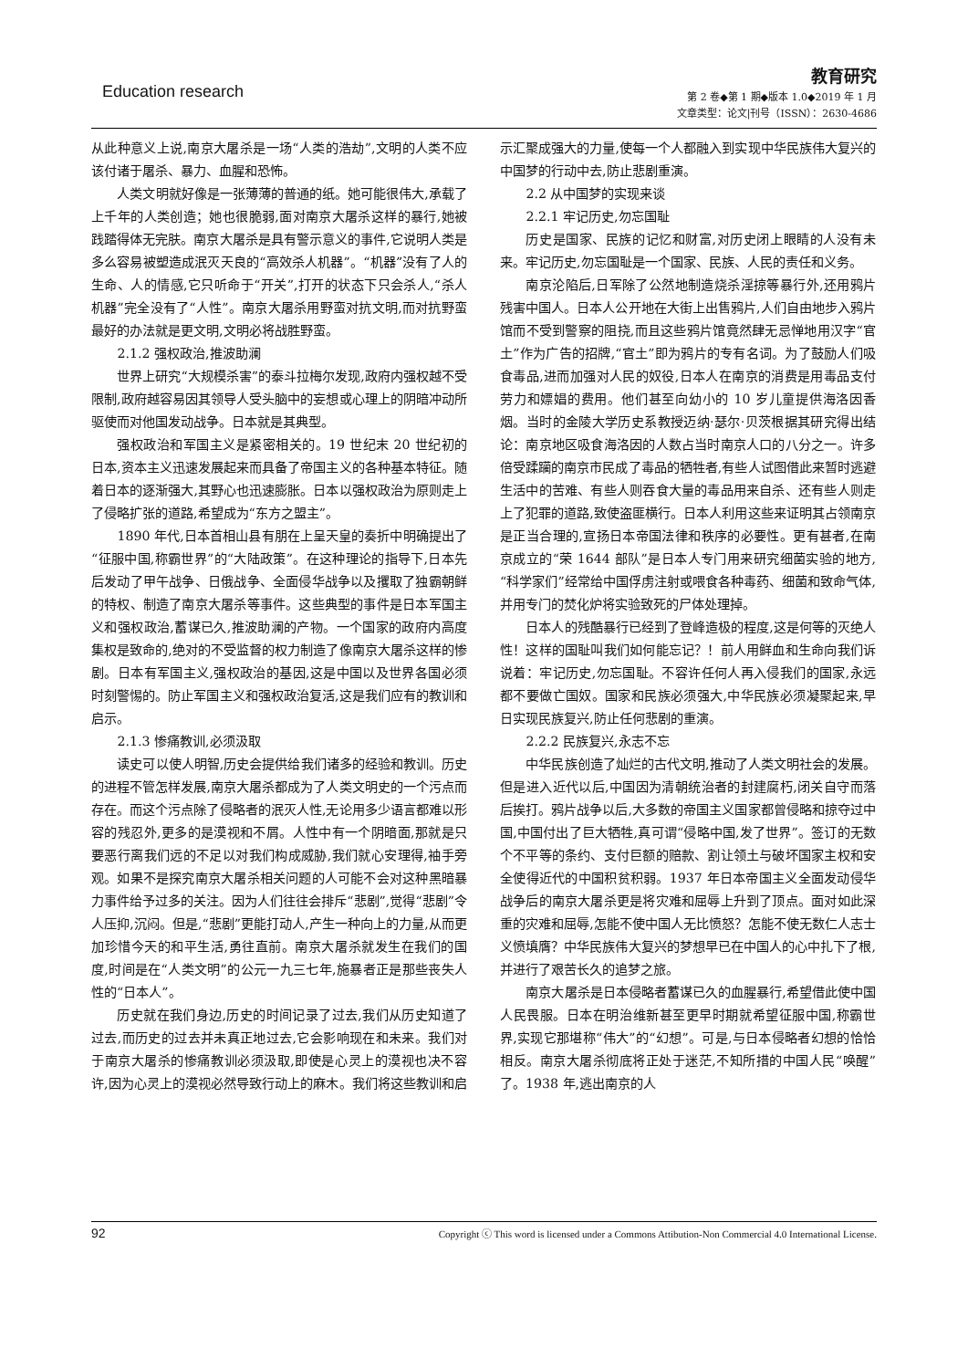Education research
教育研究
第 2 卷◆第 1 期◆版本 1.0◆2019 年 1 月
文章类型：论文|刊号（ISSN）：2630-4686
从此种意义上说,南京大屠杀是一场“人类的浩劫”,文明的人类不应该付诸于屠杀、暴力、血腥和恐怖。
人类文明就好像是一张薄薄的普通的纸。她可能很伟大,承载了上千年的人类创造；她也很脆弱,面对南京大屠杀这样的暴行,她被践踏得体无完肤。南京大屠杀是具有警示意义的事件,它说明人类是多么容易被塑造成泯灭天良的“高效杀人机器”。“机器”没有了人的生命、人的情感,它只听命于“开关”,打开的状态下只会杀人,“杀人机器”完全没有了“人性”。南京大屠杀用野蛮对抗文明,而对抗野蛮最好的办法就是更文明,文明必将战胜野蛮。
2.1.2 强权政治,推波助澜
世界上研究“大规模杀害”的泰斗拉梅尔发现,政府内强权越不受限制,政府越容易因其领导人受头脑中的妄想或心理上的阴暗冲动所驱使而对他国发动战争。日本就是其典型。
强权政治和军国主义是紧密相关的。19 世纪末 20 世纪初的日本,资本主义迅速发展起来而具备了帝国主义的各种基本特征。随着日本的逐渐强大,其野心也迅速膨胀。日本以强权政治为原则走上了侵略扩张的道路,希望成为“东方之盟主”。
1890 年代,日本首相山县有朋在上呈天皇的奏折中明确提出了“征服中国,称霸世界”的“大陆政策”。在这种理论的指导下,日本先后发动了甲午战争、日俄战争、全面侵华战争以及攫取了独霸朝鲜的特权、制造了南京大屠杀等事件。这些典型的事件是日本军国主义和强权政治,蓄谋已久,推波助澜的产物。一个国家的政府内高度集权是致命的,绝对的不受监督的权力制造了像南京大屠杀这样的惨剧。日本有军国主义,强权政治的基因,这是中国以及世界各国必须时刻警惕的。防止军国主义和强权政治复活,这是我们应有的教训和启示。
2.1.3 惨痛教训,必须汲取
读史可以使人明智,历史会提供给我们诸多的经验和教训。历史的进程不管怎样发展,南京大屠杀都成为了人类文明史的一个污点而存在。而这个污点除了侵略者的泯灭人性,无论用多少语言都难以形容的残忍外,更多的是漠视和不屑。人性中有一个阴暗面,那就是只要恶行离我们远的不足以对我们构成威胁,我们就心安理得,袖手旁观。如果不是探究南京大屠杀相关问题的人可能不会对这种黑暗暴力事件给予过多的关注。因为人们往往会排斥“悲剧”,觉得“悲剧”令人压抑,沉闷。但是,“悲剧”更能打动人,产生一种向上的力量,从而更加珍惜今天的和平生活,勇往直前。南京大屠杀就发生在我们的国度,时间是在“人类文明”的公元一九三七年,施暴者正是那些丧失人性的“日本人”。
历史就在我们身边,历史的时间记录了过去,我们从历史知道了过去,而历史的过去并未真正地过去,它会影响现在和未来。我们对于南京大屠杀的惨痛教训必须汲取,即使是心灵上的漠视也决不容许,因为心灵上的漠视必然导致行动上的麻木。我们将这些教训和启示汇聚成强大的力量,使每一个人都融入到实现中华民族伟大复兴的中国梦的行动中去,防止悲剧重演。
2.2 从中国梦的实现来谈
2.2.1 牢记历史,勿忘国耻
历史是国家、民族的记忆和财富,对历史闭上眼睛的人没有未来。牢记历史,勿忘国耻是一个国家、民族、人民的责任和义务。
南京沦陷后,日军除了公然地制造烧杀淫掠等暴行外,还用鸦片残害中国人。日本人公开地在大街上出售鸦片,人们自由地步入鸦片馆而不受到警察的阻挠,而且这些鸦片馆竟然肆无忌惮地用汉字“官土”作为广告的招牌,“官土”即为鸦片的专有名词。为了鼓励人们吸食毒品,进而加强对人民的奴役,日本人在南京的消费是用毒品支付劳力和嫖娼的费用。他们甚至向幼小的 10 岁儿童提供海洛因香烟。当时的金陵大学历史系教授迈纳·瑟尔·贝茨根据其研究得出结论：南京地区吸食海洛因的人数占当时南京人口的八分之一。许多倍受蹂躏的南京市民成了毒品的牺牲者,有些人试图借此来暂时逃避生活中的苦难、有些人则吞食大量的毒品用来自杀、还有些人则走上了犯罪的道路,致使盗匪横行。日本人利用这些来证明其占领南京是正当合理的,宣扬日本帝国法律和秩序的必要性。更有甚者,在南京成立的“荣 1644 部队”是日本人专门用来研究细菌实验的地方,“科学家们”经常给中国俘虏注射或喂食各种毒药、细菌和致命气体,并用专门的焚化炉将实验致死的尸体处理掉。
日本人的残酷暴行已经到了登峰造极的程度,这是何等的灭绝人性！这样的国耻叫我们如何能忘记？！前人用鲜血和生命向我们诉说着：牢记历史,勿忘国耻。不容许任何人再入侵我们的国家,永远都不要做亡国奴。国家和民族必须强大,中华民族必须凝聚起来,早日实现民族复兴,防止任何悲剧的重演。
2.2.2 民族复兴,永志不忘
中华民族创造了灿烂的古代文明,推动了人类文明社会的发展。但是进入近代以后,中国因为清朝统治者的封建腐朽,闭关自守而落后挨打。鸦片战争以后,大多数的帝国主义国家都曾侵略和掠夺过中国,中国付出了巨大牺牲,真可谓“侵略中国,发了世界”。签订的无数个不平等的条约、支付巨额的赔款、割让领土与破坏国家主权和安全使得近代的中国积贫积弱。1937 年日本帝国主义全面发动侵华战争后的南京大屠杀更是将灾难和屈辱上升到了顶点。面对如此深重的灾难和屈辱,怎能不使中国人无比愤怒？怎能不使无数仁人志士义愤填膺？中华民族伟大复兴的梦想早已在中国人的心中扎下了根,并进行了艰苦长久的追梦之旅。
南京大屠杀是日本侵略者蓄谋已久的血腥暴行,希望借此使中国人民畏服。日本在明治维新甚至更早时期就希望征服中国,称霸世界,实现它那堪称“伟大”的“幻想”。可是,与日本侵略者幻想的恰恰相反。南京大屠杀彻底将正处于迷茫,不知所措的中国人民“唤醒”了。1938 年,逃出南京的人
92 Copyright ⓒ This word is licensed under a Commons Attibution-Non Commercial 4.0 International License.